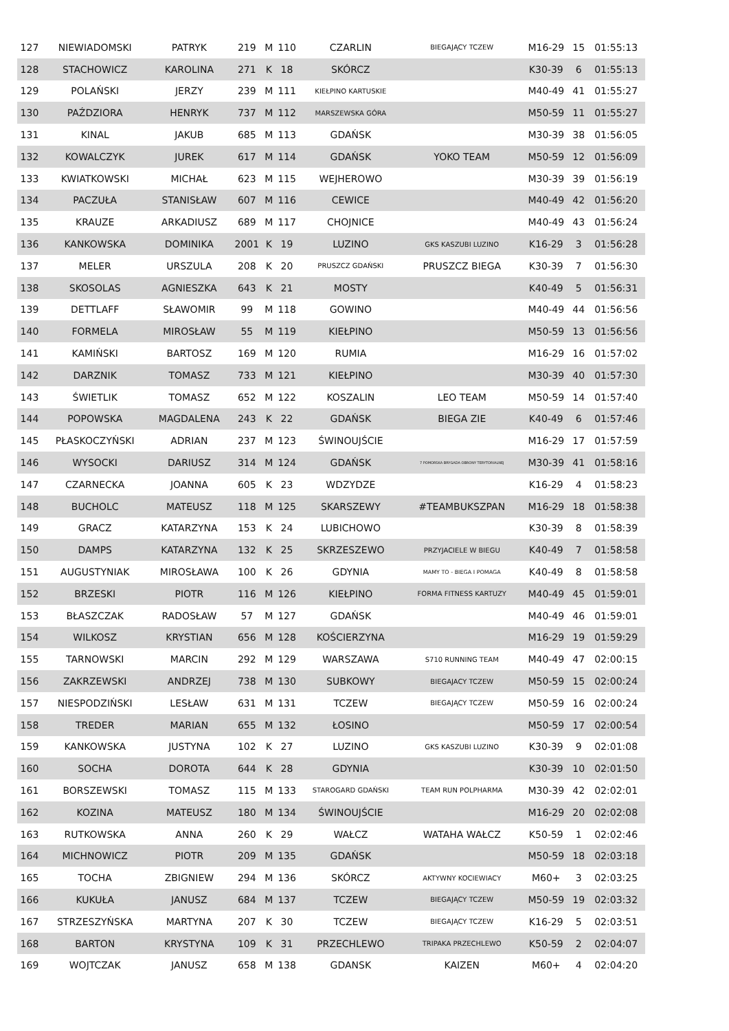| 127 | NIEWIADOMSKI | PATRYK | 219 | M | 110 | CZARLIN | BIEGAJĄCY TCZEW | M16-29 | 15 | 01:55:13 |
| 128 | STACHOWICZ | KAROLINA | 271 | K | 18 | SKÓRCZ | | K30-39 | 6 | 01:55:13 |
| 129 | POLAŃSKI | JERZY | 239 | M | 111 | KIEŁPINO KARTUSKIE | | M40-49 | 41 | 01:55:27 |
| 130 | PAŹDZIORA | HENRYK | 737 | M | 112 | MARSZEWSKA GÓRA | | M50-59 | 11 | 01:55:27 |
| 131 | KINAL | JAKUB | 685 | M | 113 | GDAŃSK | | M30-39 | 38 | 01:56:05 |
| 132 | KOWALCZYK | JUREK | 617 | M | 114 | GDAŃSK | YOKO TEAM | M50-59 | 12 | 01:56:09 |
| 133 | KWIATKOWSKI | MICHAŁ | 623 | M | 115 | WEJHEROWO | | M30-39 | 39 | 01:56:19 |
| 134 | PACZUŁA | STANISŁAW | 607 | M | 116 | CEWICE | | M40-49 | 42 | 01:56:20 |
| 135 | KRAUZE | ARKADIUSZ | 689 | M | 117 | CHOJNICE | | M40-49 | 43 | 01:56:24 |
| 136 | KANKOWSKA | DOMINIKA | 2001 | K | 19 | LUZINO | GKS KASZUBI LUZINO | K16-29 | 3 | 01:56:28 |
| 137 | MELER | URSZULA | 208 | K | 20 | PRUSZCZ GDAŃSKI | PRUSZCZ BIEGA | K30-39 | 7 | 01:56:30 |
| 138 | SKOSOLAS | AGNIESZKA | 643 | K | 21 | MOSTY | | K40-49 | 5 | 01:56:31 |
| 139 | DETTLAFF | SŁAWOMIR | 99 | M | 118 | GOWINO | | M40-49 | 44 | 01:56:56 |
| 140 | FORMELA | MIROSŁAW | 55 | M | 119 | KIEŁPINO | | M50-59 | 13 | 01:56:56 |
| 141 | KAMIŃSKI | BARTOSZ | 169 | M | 120 | RUMIA | | M16-29 | 16 | 01:57:02 |
| 142 | DARZNIK | TOMASZ | 733 | M | 121 | KIEŁPINO | | M30-39 | 40 | 01:57:30 |
| 143 | ŚWIETLIK | TOMASZ | 652 | M | 122 | KOSZALIN | LEO TEAM | M50-59 | 14 | 01:57:40 |
| 144 | POPOWSKA | MAGDALENA | 243 | K | 22 | GDAŃSK | BIEGA ZIE | K40-49 | 6 | 01:57:46 |
| 145 | PŁASKOCZYŃSKI | ADRIAN | 237 | M | 123 | ŚWINOUJŚCIE | | M16-29 | 17 | 01:57:59 |
| 146 | WYSOCKI | DARIUSZ | 314 | M | 124 | GDAŃSK | 7 POMORSKA BRYGADA OBRONY TERYTORIALNEJ | M30-39 | 41 | 01:58:16 |
| 147 | CZARNECKA | JOANNA | 605 | K | 23 | WDZYDZE | | K16-29 | 4 | 01:58:23 |
| 148 | BUCHOLC | MATEUSZ | 118 | M | 125 | SKARSZEWY | #TEAMBUKSZPAN | M16-29 | 18 | 01:58:38 |
| 149 | GRACZ | KATARZYNA | 153 | K | 24 | LUBICHOWO | | K30-39 | 8 | 01:58:39 |
| 150 | DAMPS | KATARZYNA | 132 | K | 25 | SKRZESZEWO | PRZYJACIELE W BIEGU | K40-49 | 7 | 01:58:58 |
| 151 | AUGUSTYNIAK | MIROSŁAWA | 100 | K | 26 | GDYNIA | MAMY TO - BIEGA I POMAGA | K40-49 | 8 | 01:58:58 |
| 152 | BRZESKI | PIOTR | 116 | M | 126 | KIEŁPINO | FORMA FITNESS KARTUZY | M40-49 | 45 | 01:59:01 |
| 153 | BŁASZCZAK | RADOSŁAW | 57 | M | 127 | GDAŃSK | | M40-49 | 46 | 01:59:01 |
| 154 | WILKOSZ | KRYSTIAN | 656 | M | 128 | KOŚCIERZYNA | | M16-29 | 19 | 01:59:29 |
| 155 | TARNOWSKI | MARCIN | 292 | M | 129 | WARSZAWA | S710 RUNNING TEAM | M40-49 | 47 | 02:00:15 |
| 156 | ZAKRZEWSKI | ANDRZEJ | 738 | M | 130 | SUBKOWY | BIEGAJACY TCZEW | M50-59 | 15 | 02:00:24 |
| 157 | NIESPODZIŃSKI | LESŁAW | 631 | M | 131 | TCZEW | BIEGAJĄCY TCZEW | M50-59 | 16 | 02:00:24 |
| 158 | TREDER | MARIAN | 655 | M | 132 | ŁOSINO | | M50-59 | 17 | 02:00:54 |
| 159 | KANKOWSKA | JUSTYNA | 102 | K | 27 | LUZINO | GKS KASZUBI LUZINO | K30-39 | 9 | 02:01:08 |
| 160 | SOCHA | DOROTA | 644 | K | 28 | GDYNIA | | K30-39 | 10 | 02:01:50 |
| 161 | BORSZEWSKI | TOMASZ | 115 | M | 133 | STAROGARD GDAŃSKI | TEAM RUN POLPHARMA | M30-39 | 42 | 02:02:01 |
| 162 | KOZINA | MATEUSZ | 180 | M | 134 | ŚWINOUJŚCIE | | M16-29 | 20 | 02:02:08 |
| 163 | RUTKOWSKA | ANNA | 260 | K | 29 | WAŁCZ | WATAHA WAŁCZ | K50-59 | 1 | 02:02:46 |
| 164 | MICHNOWICZ | PIOTR | 209 | M | 135 | GDAŃSK | | M50-59 | 18 | 02:03:18 |
| 165 | TOCHA | ZBIGNIEW | 294 | M | 136 | SKÓRCZ | AKTYWNY KOCIEWIACY | M60+ | 3 | 02:03:25 |
| 166 | KUKUŁA | JANUSZ | 684 | M | 137 | TCZEW | BIEGAJĄCY TCZEW | M50-59 | 19 | 02:03:32 |
| 167 | STRZESZYŃSKA | MARTYNA | 207 | K | 30 | TCZEW | BIEGAJĄCY TCZEW | K16-29 | 5 | 02:03:51 |
| 168 | BARTON | KRYSTYNA | 109 | K | 31 | PRZECHLEWO | TRIPAKA PRZECHLEWO | K50-59 | 2 | 02:04:07 |
| 169 | WOJTCZAK | JANUSZ | 658 | M | 138 | GDANSK | KAIZEN | M60+ | 4 | 02:04:20 |